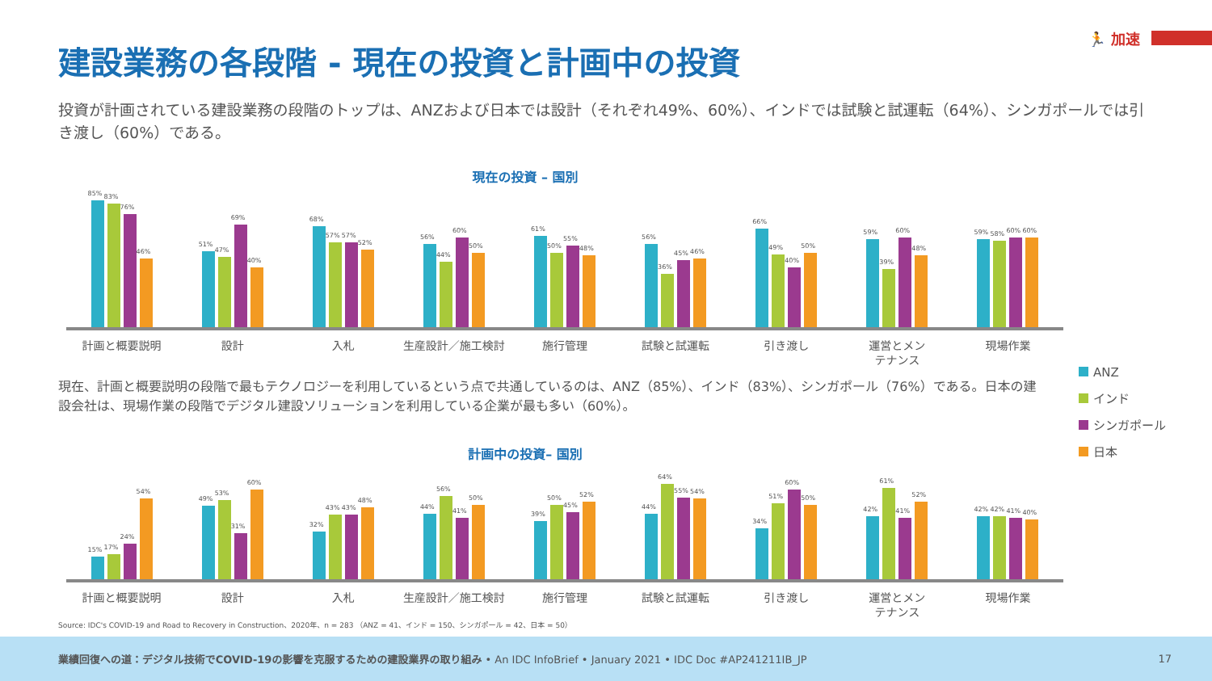🏃 加速
建設業務の各段階 - 現在の投資と計画中の投資
投資が計画されている建設業務の段階のトップは、ANZおよび日本では設計（それぞれ49%、60%）、インドでは試験と試運転（64%）、シンガポールでは引き渡し（60%）である。
現在の投資 – 国別
85%
83%
76%
46%
51%
47%
69%
40%
68%
57%
57%
52%
56%
44%
60%
50%
61%
50%
55%
48%
56%
36%
45%
46%
66%
49%
40%
50%
59%
39%
60%
48%
59%
58%
60%
60%
計画と概要説明 設計 入札 生産設計／施工検討 施行管理 試験と試運転 引き渡し 運営とメン
テナンス
現場作業
現在、計画と概要説明の段階で最もテクノロジーを利用しているという点で共通しているのは、ANZ（85%）、インド（83%）、シンガポール（76%）である。日本の建設会社は、現場作業の段階でデジタル建設ソリューションを利用している企業が最も多い（60%）。
計画中の投資– 国別
15%
17%
24%
54%
49%
53%
31%
60%
32%
43%
43%
48%
44%
56%
41%
50%
39%
50%
45%
52%
44%
64%
55%
54%
34%
51%
60%
50%
42%
61%
41%
52%
42%
42%
41%
40%
計画と概要説明 設計 入札 生産設計／施工検討 施行管理 試験と試運転 引き渡し 運営とメン
テナンス
現場作業
ANZ
インド
シンガポール
日本
Source: IDC's COVID-19 and Road to Recovery in Construction、2020年、n = 283 （ANZ = 41、インド = 150、シンガポール = 42、日本 = 50）
業績回復への道：デジタル技術でCOVID-19の影響を克服するための建設業界の取り組み • An IDC InfoBrief • January 2021 • IDC Doc #AP241211IB_JP 17